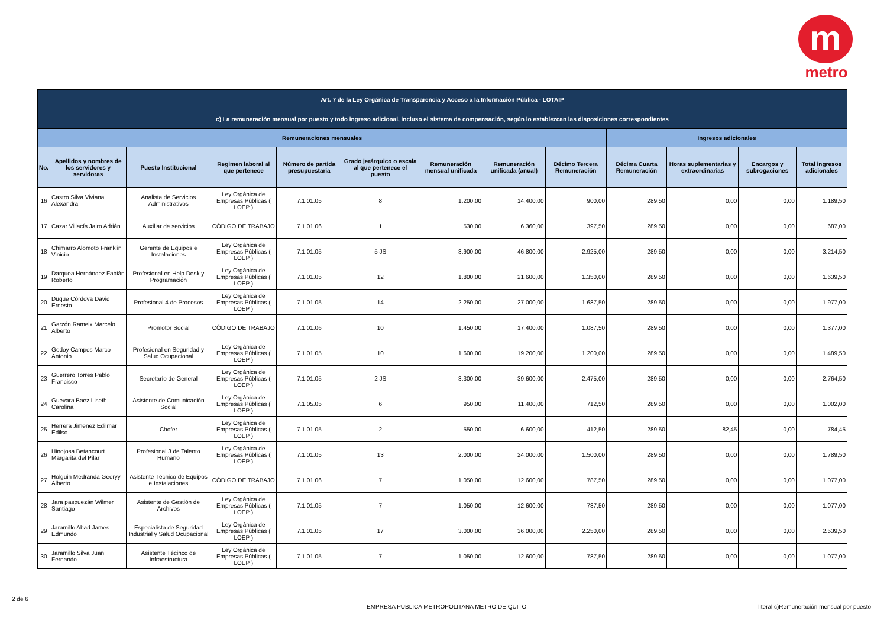m
metro
| Art. 7 de la Ley Orgánica de Transparencia y Acceso a la Información Pública - LOTAIP | | | | | | | | | | | | |
| --- | --- | --- | --- | --- | --- | --- | --- | --- | --- | --- | --- | --- |
| c) La remuneración mensual por puesto y todo ingreso adicional, incluso el sistema de compensación, según lo establezcan las disposiciones correspondientes | | | | | | | | | | | | |
| Remuneraciones mensuales | | | | | | | | | Ingresos adicionales | | | |
| No. | Apellidos y nombres de los servidores y servidoras | Puesto Institucional | Regimen laboral al que pertenece | Número de partida presupuestaria | Grado jerárquico o escala al que pertenece el puesto | Remuneración mensual unificada | Remuneración unificada (anual) | Décimo Tercera Remuneración | Décima Cuarta Remuneración | Horas suplementarias y extraordinarias | Encargos y subrogaciones | Total ingresos adicionales |
| 16 | Castro Silva Viviana Alexandra | Analista de Servicios Administrativos | Ley Orgánica de Empresas Públicas ( LOEP ) | 7.1.01.05 | 8 | 1.200,00 | 14.400,00 | 900,00 | 289,50 | 0,00 | 0,00 | 1.189,50 |
| 17 | Cazar Villacís Jairo Adrián | Auxiliar de servicios | CÓDIGO DE TRABAJO | 7.1.01.06 | 1 | 530,00 | 6.360,00 | 397,50 | 289,50 | 0,00 | 0,00 | 687,00 |
| 18 | Chimarro Alomoto Franklin Vinicio | Gerente de Equipos e Instalaciones | Ley Orgánica de Empresas Públicas ( LOEP ) | 7.1.01.05 | 5 JS | 3.900,00 | 46.800,00 | 2.925,00 | 289,50 | 0,00 | 0,00 | 3.214,50 |
| 19 | Darquea Hernández Fabián Roberto | Profesional en Help Desk y Programación | Ley Orgánica de Empresas Públicas ( LOEP ) | 7.1.01.05 | 12 | 1.800,00 | 21.600,00 | 1.350,00 | 289,50 | 0,00 | 0,00 | 1.639,50 |
| 20 | Duque Córdova David Ernesto | Profesional 4 de Procesos | Ley Orgánica de Empresas Públicas ( LOEP ) | 7.1.01.05 | 14 | 2.250,00 | 27.000,00 | 1.687,50 | 289,50 | 0,00 | 0,00 | 1.977,00 |
| 21 | Garzón Rameix Marcelo Alberto | Promotor Social | CÓDIGO DE TRABAJO | 7.1.01.06 | 10 | 1.450,00 | 17.400,00 | 1.087,50 | 289,50 | 0,00 | 0,00 | 1.377,00 |
| 22 | Godoy Campos Marco Antonio | Profesional en Seguridad y Salud Ocupacional | Ley Orgánica de Empresas Públicas ( LOEP ) | 7.1.01.05 | 10 | 1.600,00 | 19.200,00 | 1.200,00 | 289,50 | 0,00 | 0,00 | 1.489,50 |
| 23 | Guerrero Torres Pablo Francisco | Secretarío de General | Ley Orgánica de Empresas Públicas ( LOEP ) | 7.1.01.05 | 2 JS | 3.300,00 | 39.600,00 | 2.475,00 | 289,50 | 0,00 | 0,00 | 2.764,50 |
| 24 | Guevara Baez Liseth Carolina | Asistente de Comunicación Social | Ley Orgánica de Empresas Públicas ( LOEP ) | 7.1.05.05 | 6 | 950,00 | 11.400,00 | 712,50 | 289,50 | 0,00 | 0,00 | 1.002,00 |
| 25 | Herrera Jimenez Edilmar Edilso | Chofer | Ley Orgánica de Empresas Públicas ( LOEP ) | 7.1.01.05 | 2 | 550,00 | 6.600,00 | 412,50 | 289,50 | 82,45 | 0,00 | 784,45 |
| 26 | Hinojosa Betancourt Margarita del Pilar | Profesional 3 de Talento Humano | Ley Orgánica de Empresas Públicas ( LOEP ) | 7.1.01.05 | 13 | 2.000,00 | 24.000,00 | 1.500,00 | 289,50 | 0,00 | 0,00 | 1.789,50 |
| 27 | Holguin Medranda Georyy Alberto | Asistente Técnico de Equipos e Instalaciones | CÓDIGO DE TRABAJO | 7.1.01.06 | 7 | 1.050,00 | 12.600,00 | 787,50 | 289,50 | 0,00 | 0,00 | 1.077,00 |
| 28 | Jara paspuezán Wilmer Santiago | Asistente de Gestión de Archivos | Ley Orgánica de Empresas Públicas ( LOEP ) | 7.1.01.05 | 7 | 1.050,00 | 12.600,00 | 787,50 | 289,50 | 0,00 | 0,00 | 1.077,00 |
| 29 | Jaramillo Abad James Edmundo | Especialista de Seguridad Industrial y Salud Ocupacional | Ley Orgánica de Empresas Públicas ( LOEP ) | 7.1.01.05 | 17 | 3.000,00 | 36.000,00 | 2.250,00 | 289,50 | 0,00 | 0,00 | 2.539,50 |
| 30 | Jaramillo Silva Juan Fernando | Asistente Técinco de Infraestructura | Ley Orgánica de Empresas Públicas ( LOEP ) | 7.1.01.05 | 7 | 1.050,00 | 12.600,00 | 787,50 | 289,50 | 0,00 | 0,00 | 1.077,00 |
2 de 6
EMPRESA PUBLICA METROPOLITANA METRO DE QUITO
literal c)Remuneración mensual por puesto